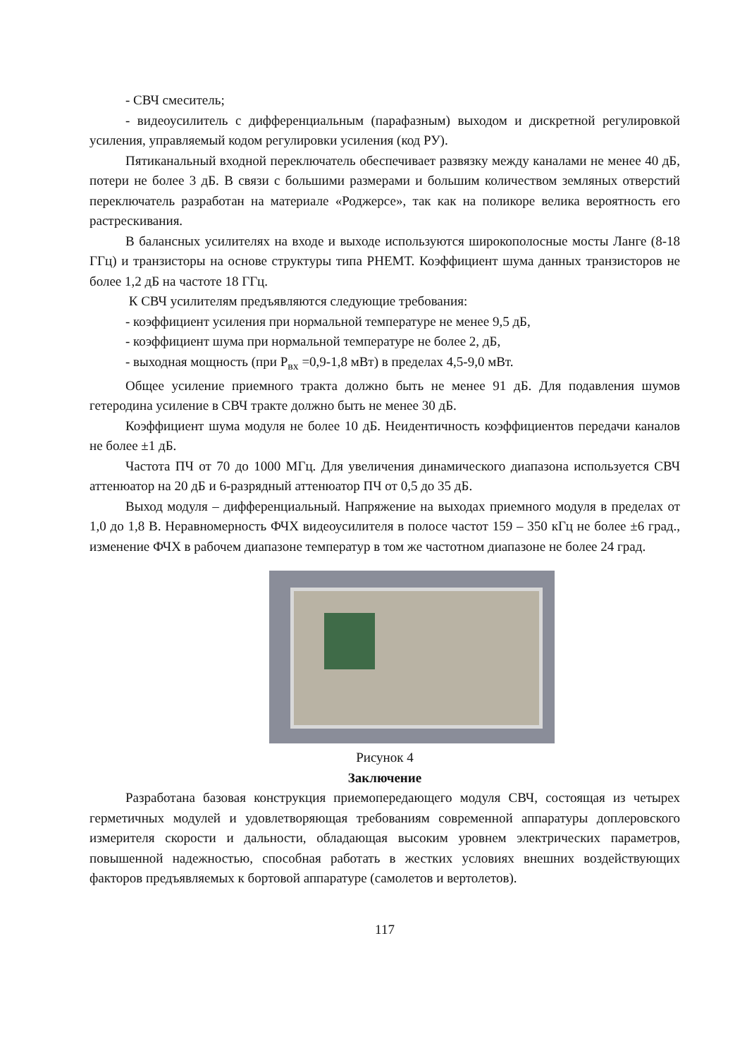- СВЧ смеситель;
- видеоусилитель с дифференциальным (парафазным) выходом и дискретной регулировкой усиления, управляемый кодом регулировки усиления (код РУ).
Пятиканальный входной переключатель обеспечивает развязку между каналами не менее 40 дБ, потери не более 3 дБ. В связи с большими размерами и большим количеством земляных отверстий переключатель разработан на материале «Роджерсе», так как на поликоре велика вероятность его растрескивания.
В балансных усилителях на входе и выходе используются широкополосные мосты Ланге (8-18 ГГц) и транзисторы на основе структуры типа PHEMT. Коэффициент шума данных транзисторов не более 1,2 дБ на частоте 18 ГГц.
К СВЧ усилителям предъявляются следующие требования:
- коэффициент усиления при нормальной температуре не менее 9,5 дБ,
- коэффициент шума при нормальной температуре не более 2, дБ,
- выходная мощность (при Р<sub>вх</sub> =0,9-1,8 мВт) в пределах 4,5-9,0 мВт.
Общее усиление приемного тракта должно быть не менее 91 дБ. Для подавления шумов гетеродина усиление в СВЧ тракте должно быть не менее 30 дБ.
Коэффициент шума модуля не более 10 дБ. Неидентичность коэффициентов передачи каналов не более ±1 дБ.
Частота ПЧ от 70 до 1000 МГц. Для увеличения динамического диапазона используется СВЧ аттенюатор на 20 дБ и 6-разрядный аттенюатор ПЧ от 0,5 до 35 дБ.
Выход модуля – дифференциальный. Напряжение на выходах приемного модуля в пределах от 1,0 до 1,8 В. Неравномерность ФЧХ видеоусилителя в полосе частот 159 – 350 кГц не более ±6 град., изменение ФЧХ в рабочем диапазоне температур в том же частотном диапазоне не более 24 град.
Рисунок 4
Заключение
Разработана базовая конструкция приемопередающего модуля СВЧ, состоящая из четырех герметичных модулей и удовлетворяющая требованиям современной аппаратуры доплеровского измерителя скорости и дальности, обладающая высоким уровнем электрических параметров, повышенной надежностью, способная работать в жестких условиях внешних воздействующих факторов предъявляемых к бортовой аппаратуре (самолетов и вертолетов).
117